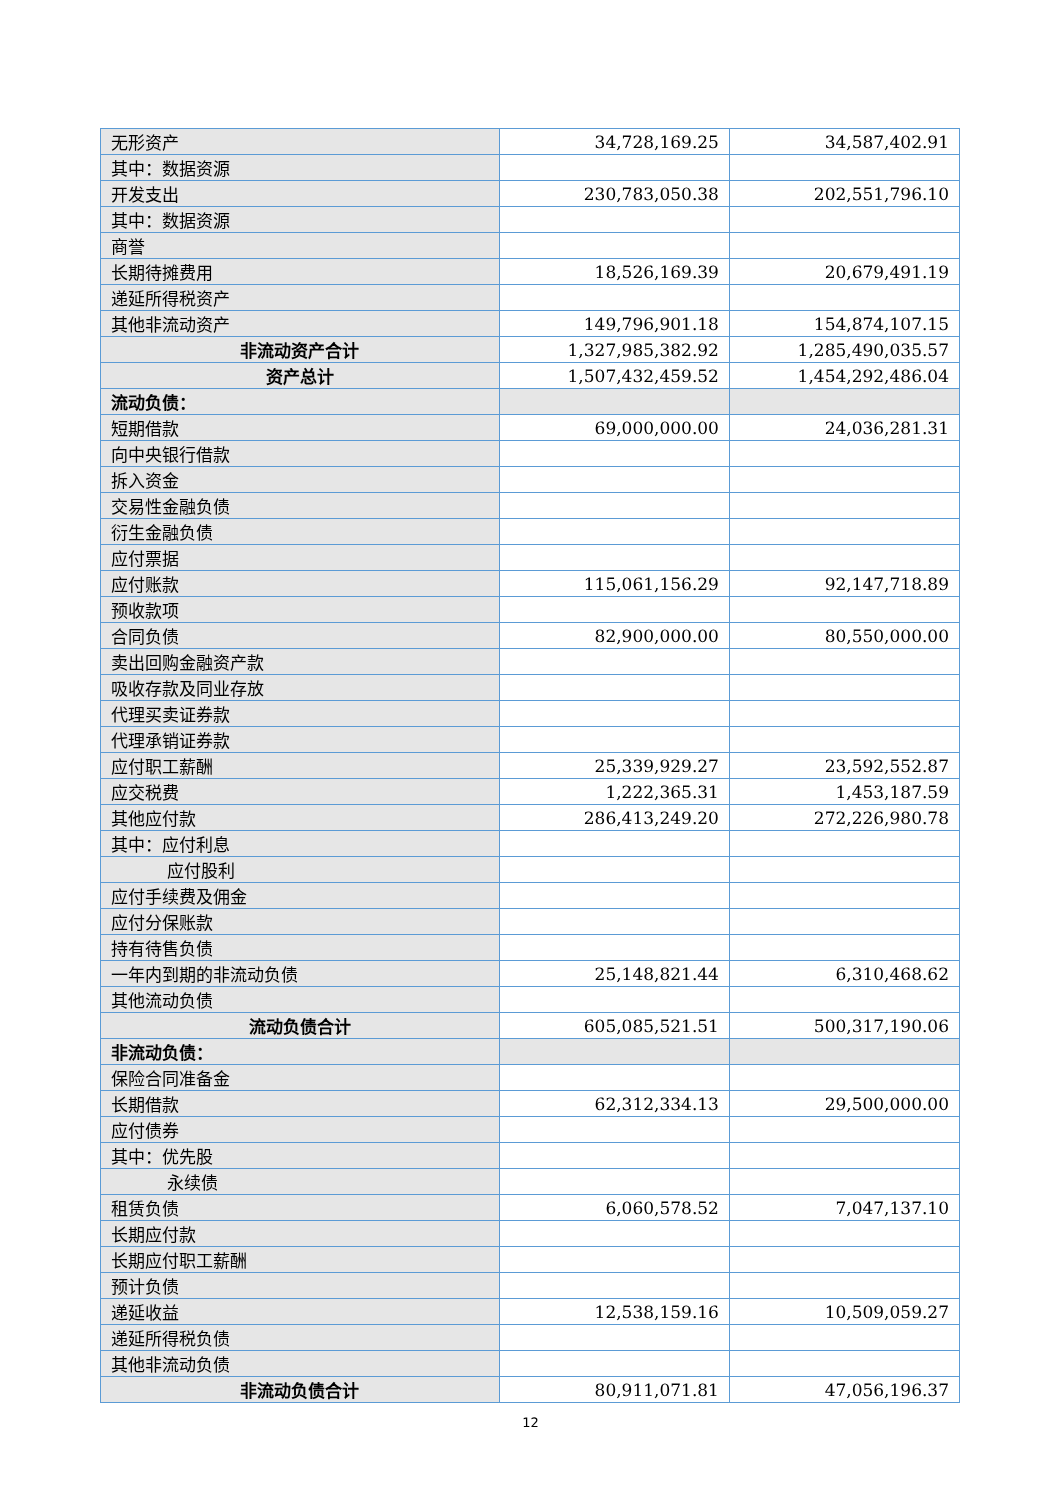| 无形资产 | 34,728,169.25 | 34,587,402.91 |
| 其中：数据资源 | | |
| 开发支出 | 230,783,050.38 | 202,551,796.10 |
| 其中：数据资源 | | |
| 商誉 | | |
| 长期待摊费用 | 18,526,169.39 | 20,679,491.19 |
| 递延所得税资产 | | |
| 其他非流动资产 | 149,796,901.18 | 154,874,107.15 |
| 非流动资产合计 | 1,327,985,382.92 | 1,285,490,035.57 |
| 资产总计 | 1,507,432,459.52 | 1,454,292,486.04 |
| 流动负债： | | |
| 短期借款 | 69,000,000.00 | 24,036,281.31 |
| 向中央银行借款 | | |
| 拆入资金 | | |
| 交易性金融负债 | | |
| 衍生金融负债 | | |
| 应付票据 | | |
| 应付账款 | 115,061,156.29 | 92,147,718.89 |
| 预收款项 | | |
| 合同负债 | 82,900,000.00 | 80,550,000.00 |
| 卖出回购金融资产款 | | |
| 吸收存款及同业存放 | | |
| 代理买卖证券款 | | |
| 代理承销证券款 | | |
| 应付职工薪酬 | 25,339,929.27 | 23,592,552.87 |
| 应交税费 | 1,222,365.31 | 1,453,187.59 |
| 其他应付款 | 286,413,249.20 | 272,226,980.78 |
| 其中：应付利息 | | |
| 应付股利 | | |
| 应付手续费及佣金 | | |
| 应付分保账款 | | |
| 持有待售负债 | | |
| 一年内到期的非流动负债 | 25,148,821.44 | 6,310,468.62 |
| 其他流动负债 | | |
| 流动负债合计 | 605,085,521.51 | 500,317,190.06 |
| 非流动负债： | | |
| 保险合同准备金 | | |
| 长期借款 | 62,312,334.13 | 29,500,000.00 |
| 应付债券 | | |
| 其中：优先股 | | |
| 永续债 | | |
| 租赁负债 | 6,060,578.52 | 7,047,137.10 |
| 长期应付款 | | |
| 长期应付职工薪酬 | | |
| 预计负债 | | |
| 递延收益 | 12,538,159.16 | 10,509,059.27 |
| 递延所得税负债 | | |
| 其他非流动负债 | | |
| 非流动负债合计 | 80,911,071.81 | 47,056,196.37 |
12